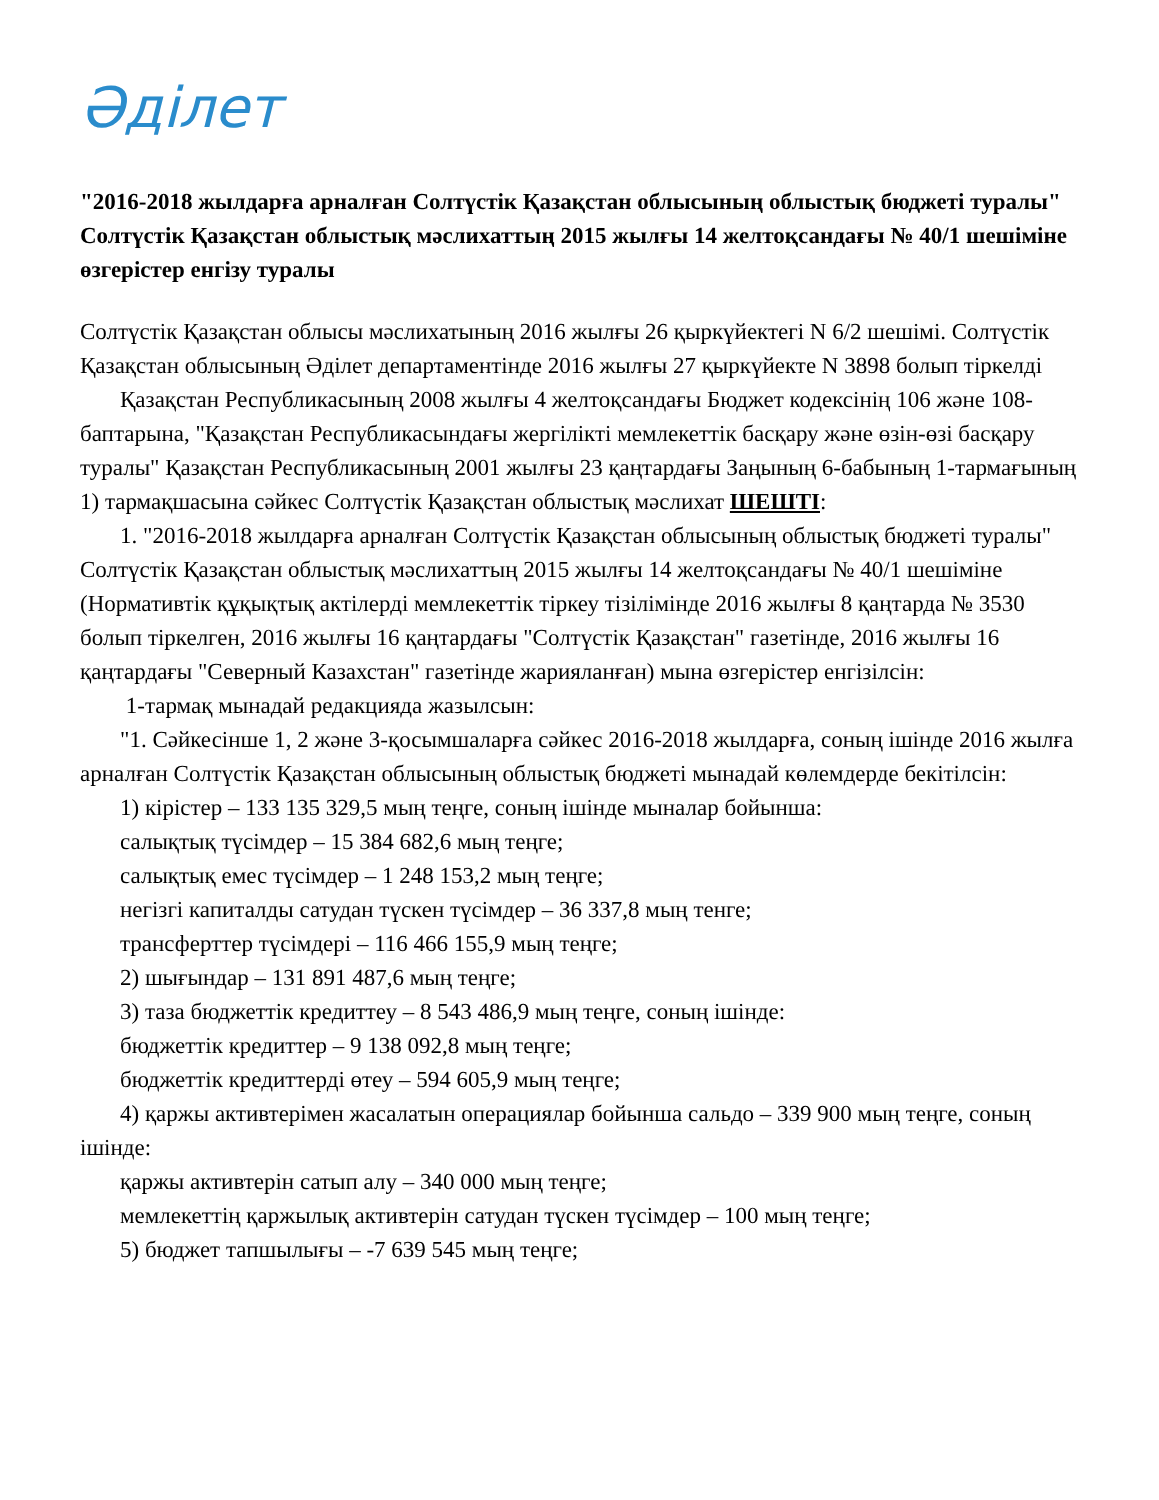Әділет
"2016-2018 жылдарға арналған Солтүстік Қазақстан облысының облыстық бюджеті туралы" Солтүстік Қазақстан облыстық мәслихаттың 2015 жылғы 14 желтоқсандағы № 40/1 шешіміне өзгерістер енгізу туралы
Солтүстік Қазақстан облысы мәслихатының 2016 жылғы 26 қыркүйектегі N 6/2 шешімі. Солтүстік Қазақстан облысының Әділет департаментінде 2016 жылғы 27 қыркүйекте N 3898 болып тіркелді
Қазақстан Республикасының 2008 жылғы 4 желтоқсандағы Бюджет кодексінің 106 және 108-баптарына, "Қазақстан Республикасындағы жергілікті мемлекеттік басқару және өзін-өзі басқару туралы" Қазақстан Республикасының 2001 жылғы 23 қаңтардағы Заңының 6-бабының 1-тармағының 1) тармақшасына сәйкес Солтүстік Қазақстан облыстық мәслихат ШЕШТІ:
1. "2016-2018 жылдарға арналған Солтүстік Қазақстан облысының облыстық бюджеті туралы" Солтүстік Қазақстан облыстық мәслихаттың 2015 жылғы 14 желтоқсандағы № 40/1 шешіміне (Нормативтік құқықтық актілерді мемлекеттік тіркеу тізілімінде 2016 жылғы 8 қаңтарда № 3530 болып тіркелген, 2016 жылғы 16 қаңтардағы "Солтүстік Қазақстан" газетінде, 2016 жылғы 16 қаңтардағы "Северный Казахстан" газетінде жарияланған) мына өзгерістер енгізілсін:
1-тармақ мынадай редакцияда жазылсын:
"1. Сәйкесінше 1, 2 және 3-қосымшаларға сәйкес 2016-2018 жылдарға, соның ішінде 2016 жылға арналған Солтүстік Қазақстан облысының облыстық бюджеті мынадай көлемдерде бекітілсін:
1) кірістер – 133 135 329,5 мың теңге, соның ішінде мыналар бойынша:
салықтық түсімдер – 15 384 682,6 мың теңге;
салықтық емес түсімдер – 1 248 153,2 мың теңге;
негізгі капиталды сатудан түскен түсімдер – 36 337,8 мың тенге;
трансферттер түсімдері – 116 466 155,9 мың теңге;
2) шығындар – 131 891 487,6 мың теңге;
3) таза бюджеттік кредиттеу – 8 543 486,9 мың теңге, соның ішінде:
бюджеттік кредиттер – 9 138 092,8 мың теңге;
бюджеттік кредиттерді өтеу – 594 605,9 мың теңге;
4) қаржы активтерімен жасалатын операциялар бойынша сальдо – 339 900 мың теңге, соның ішінде:
қаржы активтерін сатып алу – 340 000 мың теңге;
мемлекеттің қаржылық активтерін сатудан түскен түсімдер – 100 мың теңге;
5) бюджет тапшылығы – -7 639 545 мың теңге;